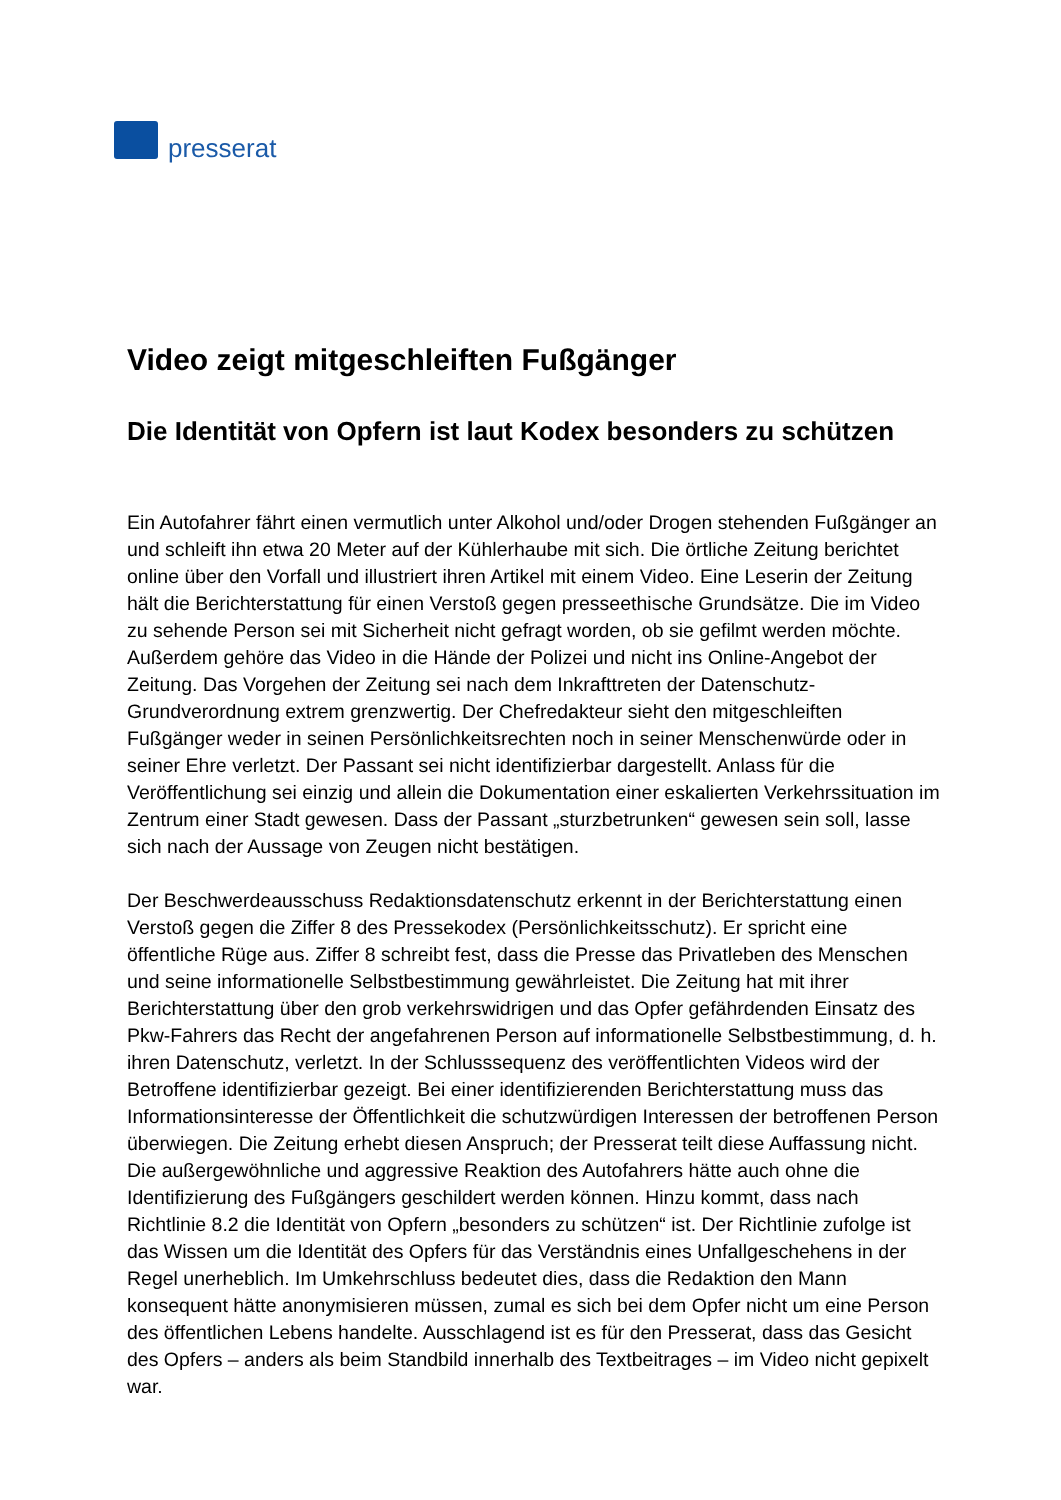presserat
Video zeigt mitgeschleiften Fußgänger
Die Identität von Opfern ist laut Kodex besonders zu schützen
Ein Autofahrer fährt einen vermutlich unter Alkohol und/oder Drogen stehenden Fußgänger an und schleift ihn etwa 20 Meter auf der Kühlerhaube mit sich. Die örtliche Zeitung berichtet online über den Vorfall und illustriert ihren Artikel mit einem Video. Eine Leserin der Zeitung hält die Berichterstattung für einen Verstoß gegen presseethische Grundsätze. Die im Video zu sehende Person sei mit Sicherheit nicht gefragt worden, ob sie gefilmt werden möchte. Außerdem gehöre das Video in die Hände der Polizei und nicht ins Online-Angebot der Zeitung. Das Vorgehen der Zeitung sei nach dem Inkrafttreten der Datenschutz-Grundverordnung extrem grenzwertig. Der Chefredakteur sieht den mitgeschleiften Fußgänger weder in seinen Persönlichkeitsrechten noch in seiner Menschenwürde oder in seiner Ehre verletzt. Der Passant sei nicht identifizierbar dargestellt. Anlass für die Veröffentlichung sei einzig und allein die Dokumentation einer eskalierten Verkehrssituation im Zentrum einer Stadt gewesen. Dass der Passant „sturzbetrunken“ gewesen sein soll, lasse sich nach der Aussage von Zeugen nicht bestätigen.
Der Beschwerdeausschuss Redaktionsdatenschutz erkennt in der Berichterstattung einen Verstoß gegen die Ziffer 8 des Pressekodex (Persönlichkeitsschutz). Er spricht eine öffentliche Rüge aus. Ziffer 8 schreibt fest, dass die Presse das Privatleben des Menschen und seine informationelle Selbstbestimmung gewährleistet. Die Zeitung hat mit ihrer Berichterstattung über den grob verkehrswidrigen und das Opfer gefährdenden Einsatz des Pkw-Fahrers das Recht der angefahrenen Person auf informationelle Selbstbestimmung, d. h. ihren Datenschutz, verletzt. In der Schlusssequenz des veröffentlichten Videos wird der Betroffene identifizierbar gezeigt. Bei einer identifizierenden Berichterstattung muss das Informationsinteresse der Öffentlichkeit die schutzwürdigen Interessen der betroffenen Person überwiegen. Die Zeitung erhebt diesen Anspruch; der Presserat teilt diese Auffassung nicht. Die außergewöhnliche und aggressive Reaktion des Autofahrers hätte auch ohne die Identifizierung des Fußgängers geschildert werden können. Hinzu kommt, dass nach Richtlinie 8.2 die Identität von Opfern „besonders zu schützen“ ist. Der Richtlinie zufolge ist das Wissen um die Identität des Opfers für das Verständnis eines Unfallgeschehens in der Regel unerheblich. Im Umkehrschluss bedeutet dies, dass die Redaktion den Mann konsequent hätte anonymisieren müssen, zumal es sich bei dem Opfer nicht um eine Person des öffentlichen Lebens handelte. Ausschlagend ist es für den Presserat, dass das Gesicht des Opfers – anders als beim Standbild innerhalb des Textbeitrages – im Video nicht gepixelt war.